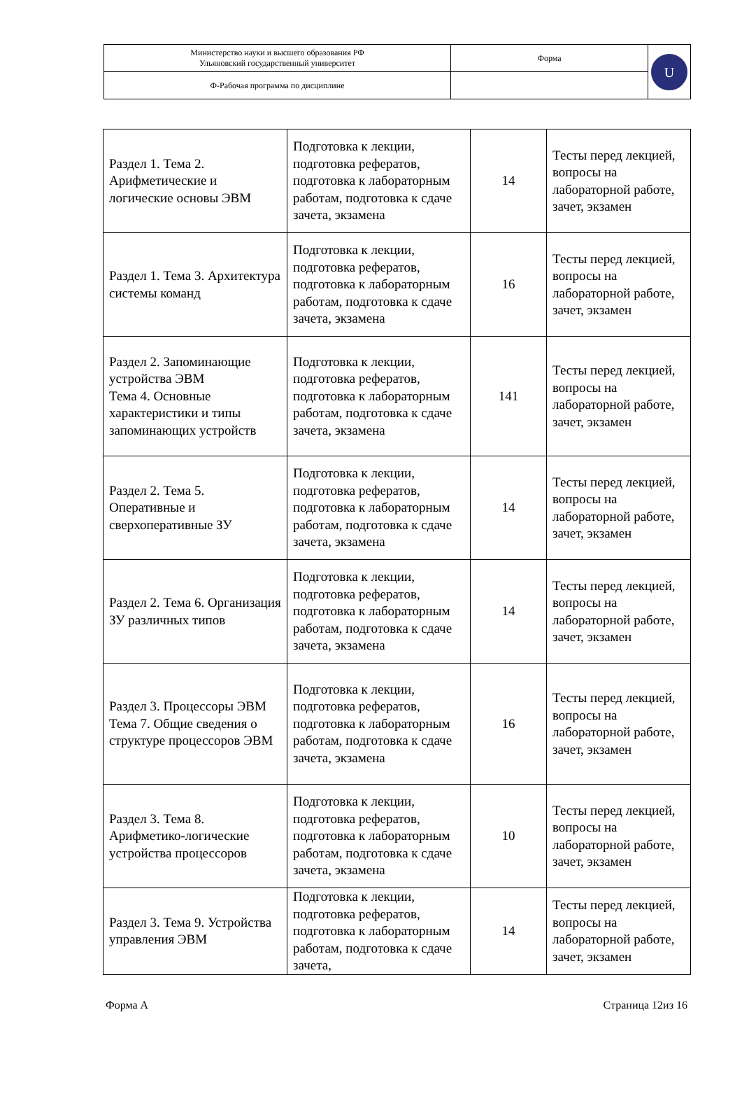| Министерство науки и высшего образования РФ Ульяновский государственный университет | Форма | U |
| Ф-Рабочая программа по дисциплине | | |
| Раздел 1. Тема 2. Арифметические и логические основы ЭВМ | Подготовка к лекции, подготовка рефератов, подготовка к лабораторным работам, подготовка к сдаче зачета, экзамена | 14 | Тесты перед лекцией, вопросы на лабораторной работе, зачет, экзамен |
| Раздел 1. Тема 3. Архитектура системы команд | Подготовка к лекции, подготовка рефератов, подготовка к лабораторным работам, подготовка к сдаче зачета, экзамена | 16 | Тесты перед лекцией, вопросы на лабораторной работе, зачет, экзамен |
| Раздел 2. Запоминающие устройства ЭВМ Тема 4. Основные характеристики и типы запоминающих устройств | Подготовка к лекции, подготовка рефератов, подготовка к лабораторным работам, подготовка к сдаче зачета, экзамена | 141 | Тесты перед лекцией, вопросы на лабораторной работе, зачет, экзамен |
| Раздел 2. Тема 5. Оперативные и сверхоперативные ЗУ | Подготовка к лекции, подготовка рефератов, подготовка к лабораторным работам, подготовка к сдаче зачета, экзамена | 14 | Тесты перед лекцией, вопросы на лабораторной работе, зачет, экзамен |
| Раздел 2. Тема 6. Организация ЗУ различных типов | Подготовка к лекции, подготовка рефератов, подготовка к лабораторным работам, подготовка к сдаче зачета, экзамена | 14 | Тесты перед лекцией, вопросы на лабораторной работе, зачет, экзамен |
| Раздел 3. Процессоры ЭВМ Тема 7. Общие сведения о структуре процессоров ЭВМ | Подготовка к лекции, подготовка рефератов, подготовка к лабораторным работам, подготовка к сдаче зачета, экзамена | 16 | Тесты перед лекцией, вопросы на лабораторной работе, зачет, экзамен |
| Раздел 3. Тема 8. Арифметико-логические устройства процессоров | Подготовка к лекции, подготовка рефератов, подготовка к лабораторным работам, подготовка к сдаче зачета, экзамена | 10 | Тесты перед лекцией, вопросы на лабораторной работе, зачет, экзамен |
| Раздел 3. Тема 9. Устройства управления ЭВМ | Подготовка к лекции, подготовка рефератов, подготовка к лабораторным работам, подготовка к сдаче зачета, | 14 | Тесты перед лекцией, вопросы на лабораторной работе, зачет, экзамен |
Форма А Страница 12из 16